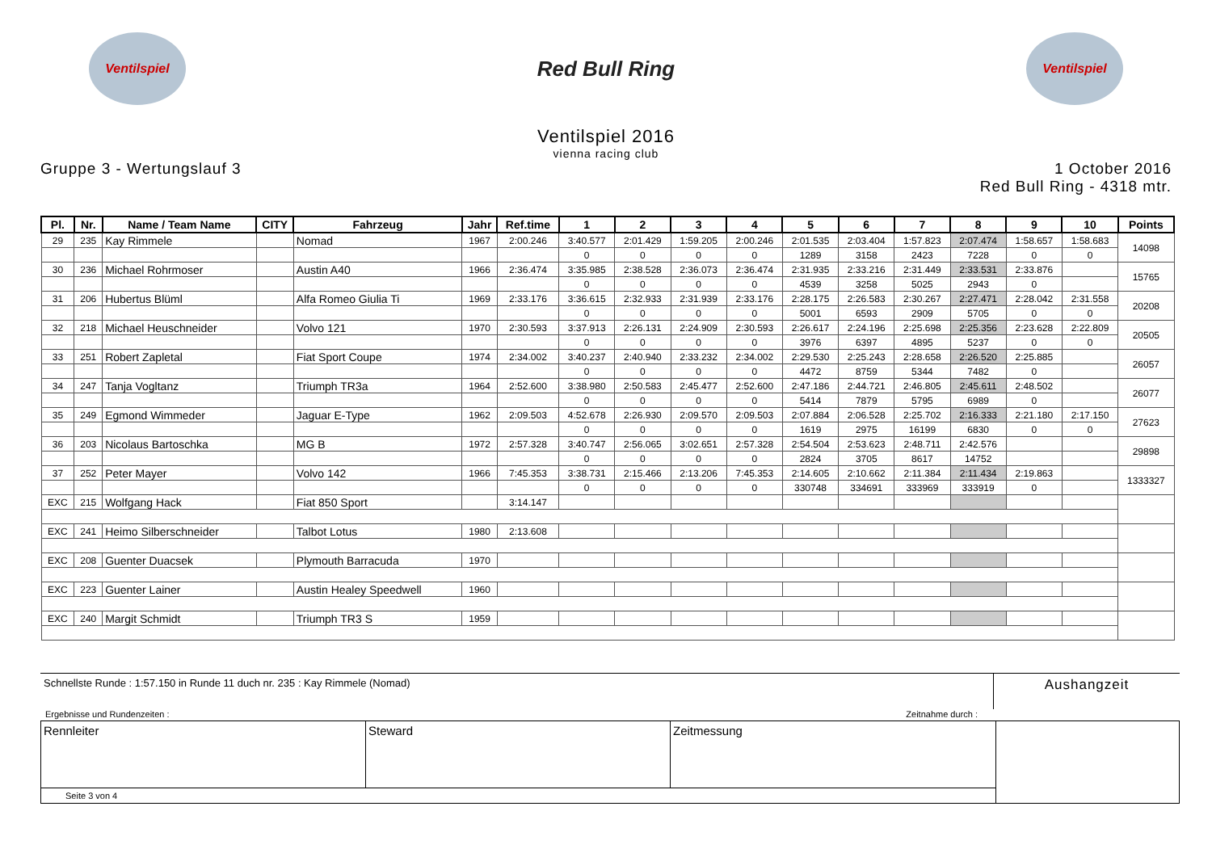Ventilspiel
Red Bull Ring
Ventilspiel
Ventilspiel 2016
vienna racing club
Gruppe 3 - Wertungslauf 3 1 October 2016
Red Bull Ring - 4318 mtr.
| Pl. | Nr. | Name / Team Name | CITY | Fahrzeug | Jahr | Ref.time | 1 | 2 | 3 | 4 | 5 | 6 | 7 | 8 | 9 | 10 | Points |
| --- | --- | --- | --- | --- | --- | --- | --- | --- | --- | --- | --- | --- | --- | --- | --- | --- | --- |
| 29 | 235 | Kay Rimmele | | Nomad | 1967 | 2:00.246 | 3:40.577 | 2:01.429 | 1:59.205 | 2:00.246 | 2:01.535 | 2:03.404 | 1:57.823 | 2:07.474 | 1:58.657 | 1:58.683 | 14098 |
| | | | | | | | 0 | 0 | 0 | 0 | 1289 | 3158 | 2423 | 7228 | 0 | 0 | |
| 30 | 236 | Michael Rohrmoser | | Austin A40 | 1966 | 2:36.474 | 3:35.985 | 2:38.528 | 2:36.073 | 2:36.474 | 2:31.935 | 2:33.216 | 2:31.449 | 2:33.531 | 2:33.876 | | 15765 |
| | | | | | | | 0 | 0 | 0 | 0 | 4539 | 3258 | 5025 | 2943 | 0 | | |
| 31 | 206 | Hubertus Blüml | | Alfa Romeo Giulia Ti | 1969 | 2:33.176 | 3:36.615 | 2:32.933 | 2:31.939 | 2:33.176 | 2:28.175 | 2:26.583 | 2:30.267 | 2:27.471 | 2:28.042 | 2:31.558 | 20208 |
| | | | | | | | 0 | 0 | 0 | 0 | 5001 | 6593 | 2909 | 5705 | 0 | 0 | |
| 32 | 218 | Michael Heuschneider | | Volvo 121 | 1970 | 2:30.593 | 3:37.913 | 2:26.131 | 2:24.909 | 2:30.593 | 2:26.617 | 2:24.196 | 2:25.698 | 2:25.356 | 2:23.628 | 2:22.809 | 20505 |
| | | | | | | | 0 | 0 | 0 | 0 | 3976 | 6397 | 4895 | 5237 | 0 | 0 | |
| 33 | 251 | Robert Zapletal | | Fiat Sport Coupe | 1974 | 2:34.002 | 3:40.237 | 2:40.940 | 2:33.232 | 2:34.002 | 2:29.530 | 2:25.243 | 2:28.658 | 2:26.520 | 2:25.885 | | 26057 |
| | | | | | | | 0 | 0 | 0 | 0 | 4472 | 8759 | 5344 | 7482 | 0 | | |
| 34 | 247 | Tanja Vogltanz | | Triumph TR3a | 1964 | 2:52.600 | 3:38.980 | 2:50.583 | 2:45.477 | 2:52.600 | 2:47.186 | 2:44.721 | 2:46.805 | 2:45.611 | 2:48.502 | | 26077 |
| | | | | | | | 0 | 0 | 0 | 0 | 5414 | 7879 | 5795 | 6989 | 0 | | |
| 35 | 249 | Egmond Wimmeder | | Jaguar E-Type | 1962 | 2:09.503 | 4:52.678 | 2:26.930 | 2:09.570 | 2:09.503 | 2:07.884 | 2:06.528 | 2:25.702 | 2:16.333 | 2:21.180 | 2:17.150 | 27623 |
| | | | | | | | 0 | 0 | 0 | 0 | 1619 | 2975 | 16199 | 6830 | 0 | 0 | |
| 36 | 203 | Nicolaus Bartoschka | | MG B | 1972 | 2:57.328 | 3:40.747 | 2:56.065 | 3:02.651 | 2:57.328 | 2:54.504 | 2:53.623 | 2:48.711 | 2:42.576 | | | 29898 |
| | | | | | | | 0 | 0 | 0 | 0 | 2824 | 3705 | 8617 | 14752 | | | |
| 37 | 252 | Peter Mayer | | Volvo 142 | 1966 | 7:45.353 | 3:38.731 | 2:15.466 | 2:13.206 | 7:45.353 | 2:14.605 | 2:10.662 | 2:11.384 | 2:11.434 | 2:19.863 | | 1333327 |
| | | | | | | | 0 | 0 | 0 | 0 | 330748 | 334691 | 333969 | 333919 | 0 | | |
| EXC | 215 | Wolfgang Hack | | Fiat 850 Sport | | 3:14.147 | | | | | | | | | | | |
| EXC | 241 | Heimo Silberschneider | | Talbot Lotus | 1980 | 2:13.608 | | | | | | | | | | | |
| EXC | 208 | Guenter Duacsek | | Plymouth Barracuda | 1970 | | | | | | | | | | | | |
| EXC | 223 | Guenter Lainer | | Austin Healey Speedwell | 1960 | | | | | | | | | | | | |
| EXC | 240 | Margit Schmidt | | Triumph TR3 S | 1959 | | | | | | | | | | | | |
Schnellste Runde : 1:57.150 in Runde 11 duch nr. 235 : Kay Rimmele (Nomad)
Aushangzeit
Ergebnisse und Rundenzeiten : Zeitnahme durch :
| Rennleiter | Steward | Zeitmessung | |
| Seite 3 von 4 | | | |